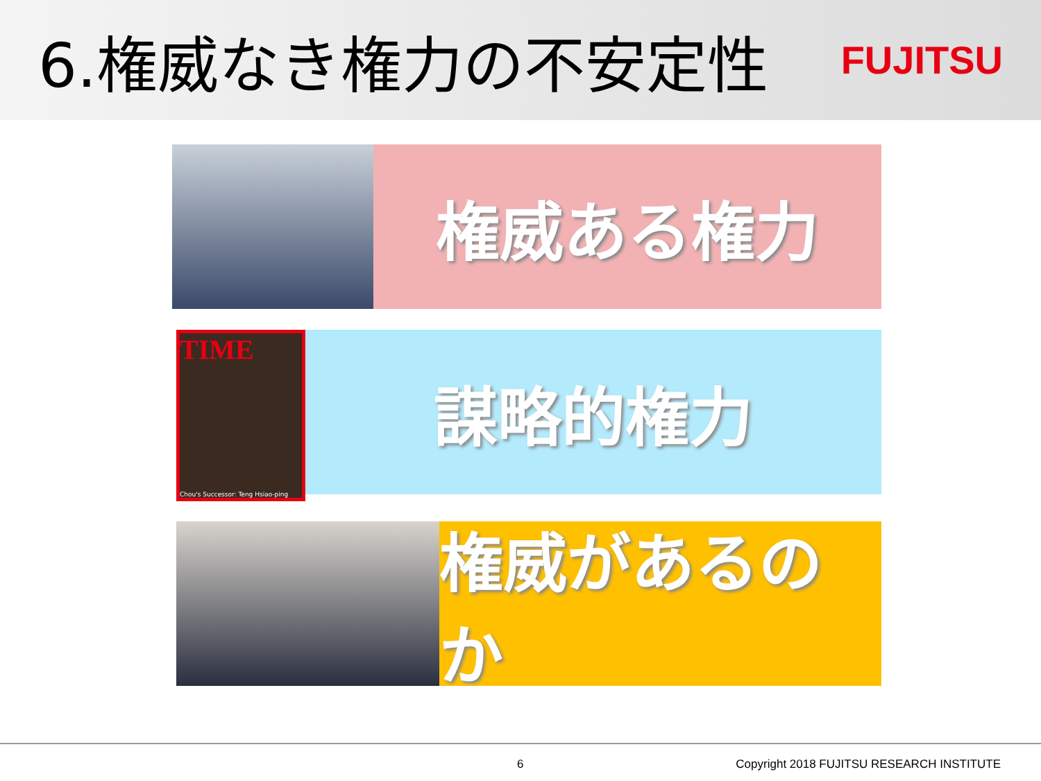6.権威なき権力の不安定性
FUJITSU
権威ある権力
TIME
Chou's Successor: Teng Hsiao-ping
謀略的権力
権威があるのか
6 Copyright 2018 FUJITSU RESEARCH INSTITUTE